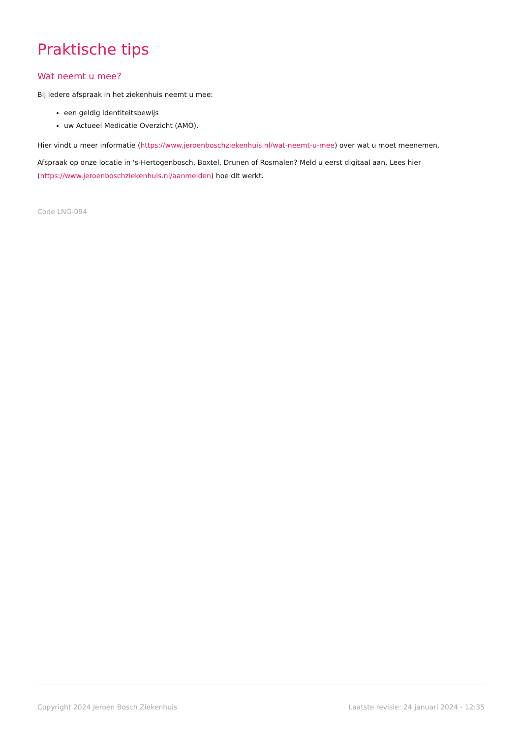Praktische tips
Wat neemt u mee?
Bij iedere afspraak in het ziekenhuis neemt u mee:
een geldig identiteitsbewijs
uw Actueel Medicatie Overzicht (AMO).
Hier vindt u meer informatie (https://www.jeroenboschziekenhuis.nl/wat-neemt-u-mee) over wat u moet meenemen.
Afspraak op onze locatie in 's-Hertogenbosch, Boxtel, Drunen of Rosmalen? Meld u eerst digitaal aan. Lees hier (https://www.jeroenboschziekenhuis.nl/aanmelden) hoe dit werkt.
Code LNG-094
Copyright 2024 Jeroen Bosch Ziekenhuis Laatste revisie: 24 januari 2024 - 12:35